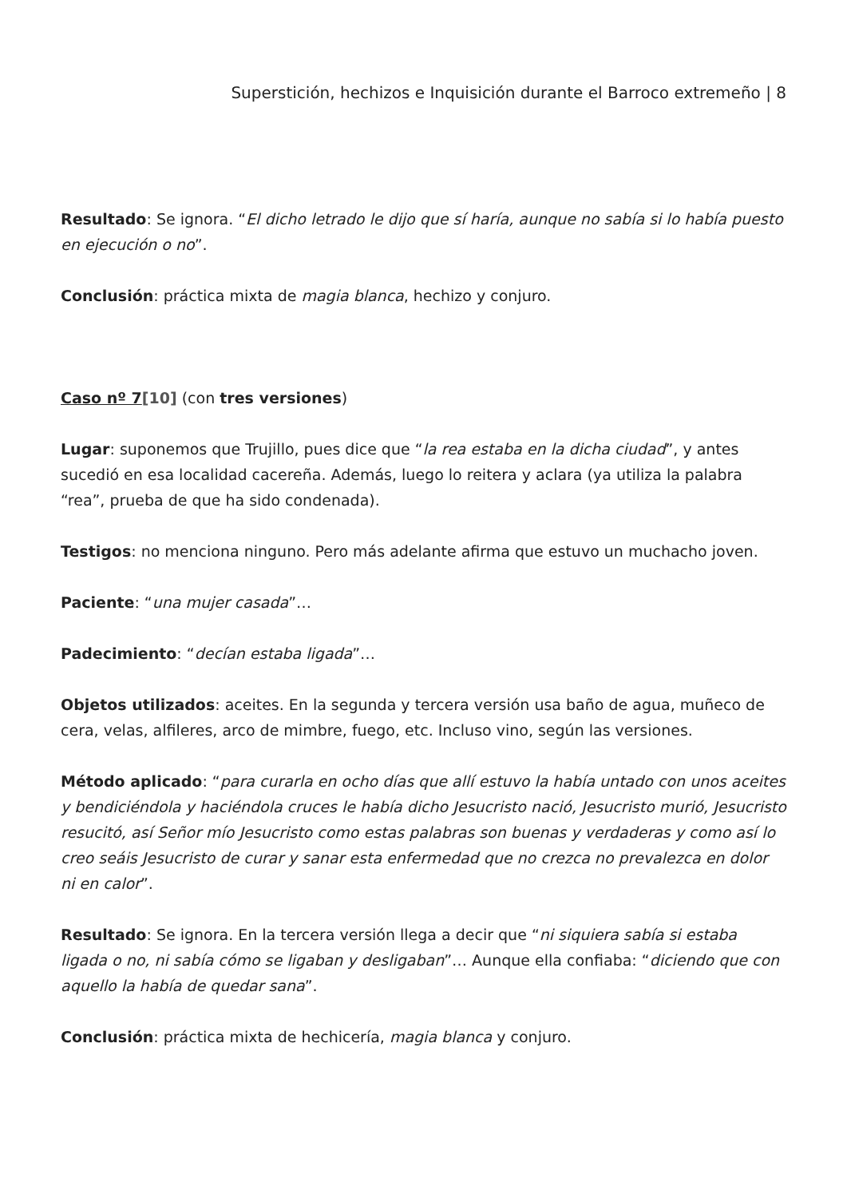Superstición, hechizos e Inquisición durante el Barroco extremeño | 8
Resultado: Se ignora. “El dicho letrado le dijo que sí haría, aunque no sabía si lo había puesto en ejecución o no”.
Conclusión: práctica mixta de magia blanca, hechizo y conjuro.
Caso nº 7[10] (con tres versiones)
Lugar: suponemos que Trujillo, pues dice que “la rea estaba en la dicha ciudad”, y antes sucedió en esa localidad cacereña. Además, luego lo reitera y aclara (ya utiliza la palabra “rea”, prueba de que ha sido condenada).
Testigos: no menciona ninguno. Pero más adelante afirma que estuvo un muchacho joven.
Paciente: “una mujer casada”…
Padecimiento: “decían estaba ligada”…
Objetos utilizados: aceites. En la segunda y tercera versión usa baño de agua, muñeco de cera, velas, alfileres, arco de mimbre, fuego, etc. Incluso vino, según las versiones.
Método aplicado: “para curarla en ocho días que allí estuvo la había untado con unos aceites y bendiciéndola y haciéndola cruces le había dicho Jesucristo nació, Jesucristo murió, Jesucristo resucitó, así Señor mío Jesucristo como estas palabras son buenas y verdaderas y como así lo creo seáis Jesucristo de curar y sanar esta enfermedad que no crezca no prevalezca en dolor ni en calor”.
Resultado: Se ignora. En la tercera versión llega a decir que “ni siquiera sabía si estaba ligada o no, ni sabía cómo se ligaban y desligaban”… Aunque ella confiaba: “diciendo que con aquello la había de quedar sana”.
Conclusión: práctica mixta de hechicería, magia blanca y conjuro.